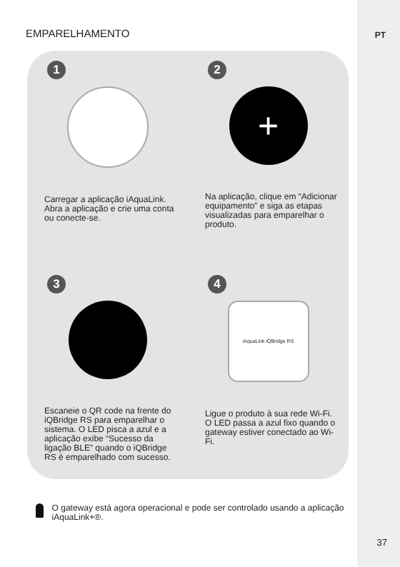PT
EMPARELHAMENTO
1
Carregar a aplicação iAquaLink. Abra a aplicação e crie uma conta ou conecte-se.
2
+
Na aplicação, clique em “Adicionar equipamento” e siga as etapas visualizadas para emparelhar o produto.
3
Escaneie o QR code na frente do iQBridge RS para emparelhar o sistema. O LED pisca a azul e a aplicação exibe “Sucesso da ligação BLE” quando o iQBridge RS é emparelhado com sucesso.
4
iAquaLink iQBridge RS
Ligue o produto à sua rede Wi-Fi. O LED passa a azul fixo quando o gateway estiver conectado ao Wi-Fi.
O gateway está agora operacional e pode ser controlado usando a aplicação iAquaLink+®.
37